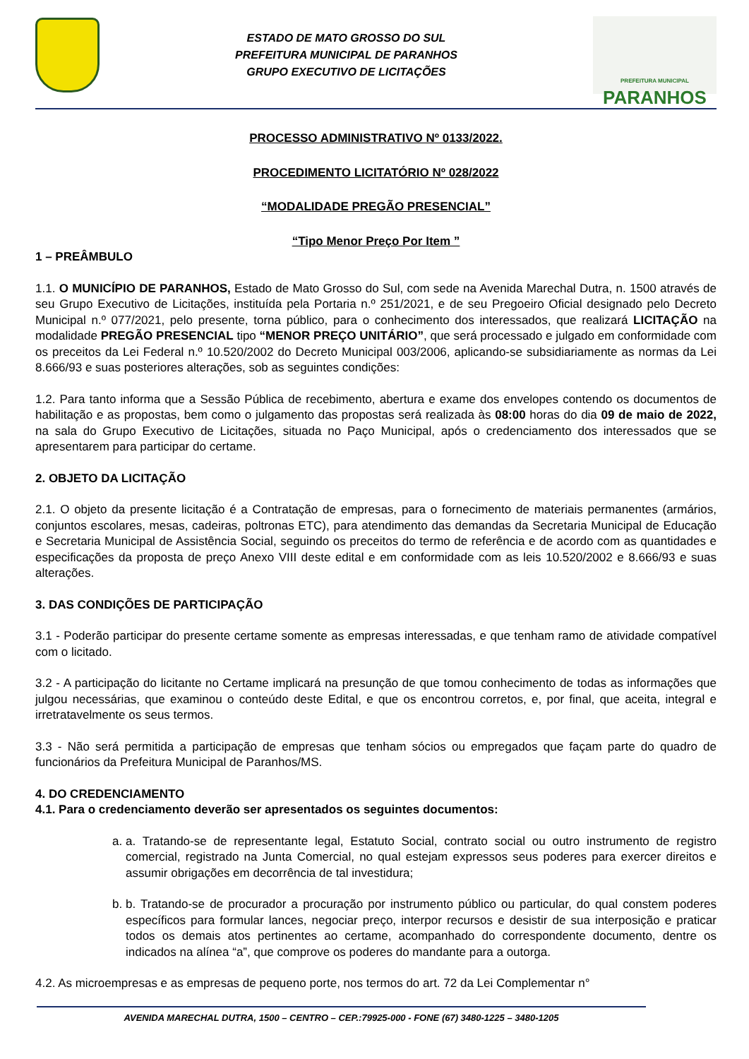ESTADO DE MATO GROSSO DO SUL
PREFEITURA MUNICIPAL DE PARANHOS
GRUPO EXECUTIVO DE LICITAÇÕES
PREFEITURA MUNICIPAL
PARANHOS
PROCESSO ADMINISTRATIVO Nº 0133/2022.
PROCEDIMENTO LICITATÓRIO Nº 028/2022
“MODALIDADE PREGÃO PRESENCIAL”
“Tipo Menor Preço Por Item ”
1 – PREÂMBULO
1.1. O MUNICÍPIO DE PARANHOS, Estado de Mato Grosso do Sul, com sede na Avenida Marechal Dutra, n. 1500 através de seu Grupo Executivo de Licitações, instituída pela Portaria n.º 251/2021, e de seu Pregoeiro Oficial designado pelo Decreto Municipal n.º 077/2021, pelo presente, torna público, para o conhecimento dos interessados, que realizará LICITAÇÃO na modalidade PREGÃO PRESENCIAL tipo “MENOR PREÇO UNITÁRIO”, que será processado e julgado em conformidade com os preceitos da Lei Federal n.º 10.520/2002 do Decreto Municipal 003/2006, aplicando-se subsidiariamente as normas da Lei 8.666/93 e suas posteriores alterações, sob as seguintes condições:
1.2. Para tanto informa que a Sessão Pública de recebimento, abertura e exame dos envelopes contendo os documentos de habilitação e as propostas, bem como o julgamento das propostas será realizada às 08:00 horas do dia 09 de maio de 2022, na sala do Grupo Executivo de Licitações, situada no Paço Municipal, após o credenciamento dos interessados que se apresentarem para participar do certame.
2. OBJETO DA LICITAÇÃO
2.1. O objeto da presente licitação é a Contratação de empresas, para o fornecimento de materiais permanentes (armários, conjuntos escolares, mesas, cadeiras, poltronas ETC), para atendimento das demandas da Secretaria Municipal de Educação e Secretaria Municipal de Assistência Social, seguindo os preceitos do termo de referência e de acordo com as quantidades e especificações da proposta de preço Anexo VIII deste edital e em conformidade com as leis 10.520/2002 e 8.666/93 e suas alterações.
3. DAS CONDIÇÕES DE PARTICIPAÇÃO
3.1 - Poderão participar do presente certame somente as empresas interessadas, e que tenham ramo de atividade compatível com o licitado.
3.2 - A participação do licitante no Certame implicará na presunção de que tomou conhecimento de todas as informações que julgou necessárias, que examinou o conteúdo deste Edital, e que os encontrou corretos, e, por final, que aceita, integral e irretratavelmente os seus termos.
3.3 - Não será permitida a participação de empresas que tenham sócios ou empregados que façam parte do quadro de funcionários da Prefeitura Municipal de Paranhos/MS.
4. DO CREDENCIAMENTO
4.1. Para o credenciamento deverão ser apresentados os seguintes documentos:
a. a. Tratando-se de representante legal, Estatuto Social, contrato social ou outro instrumento de registro comercial, registrado na Junta Comercial, no qual estejam expressos seus poderes para exercer direitos e assumir obrigações em decorrência de tal investidura;
b. b. Tratando-se de procurador a procuração por instrumento público ou particular, do qual constem poderes específicos para formular lances, negociar preço, interpor recursos e desistir de sua interposição e praticar todos os demais atos pertinentes ao certame, acompanhado do correspondente documento, dentre os indicados na alínea “a”, que comprove os poderes do mandante para a outorga.
4.2. As microempresas e as empresas de pequeno porte, nos termos do art. 72 da Lei Complementar n°
AVENIDA MARECHAL DUTRA, 1500 – CENTRO – CEP.:79925-000 - FONE (67) 3480-1225 – 3480-1205